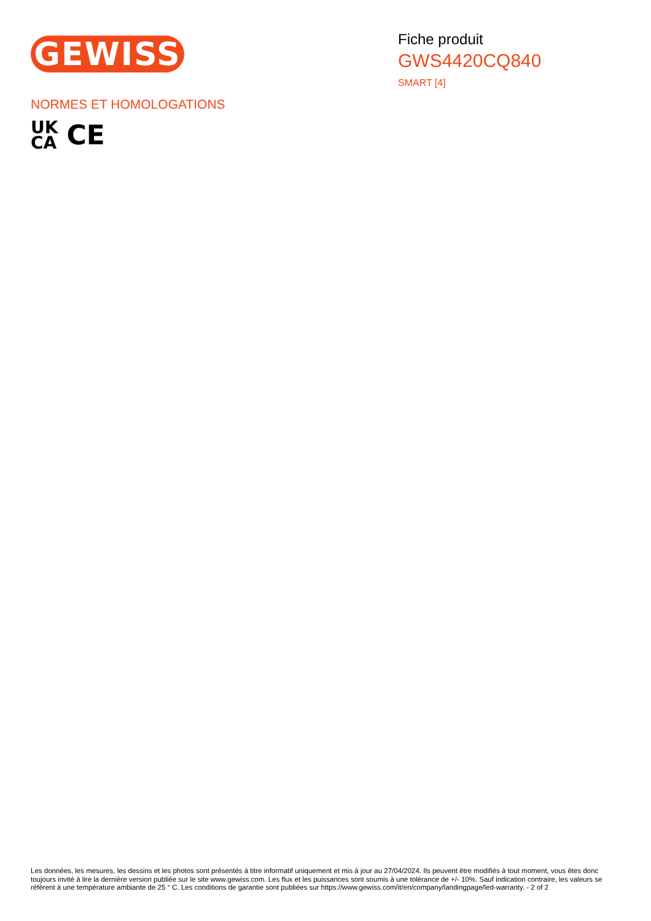GEWISS
Fiche produit
GWS4420CQ840
SMART [4]
NORMES ET HOMOLOGATIONS
UK
CA
CE
Les données, les mesures, les dessins et les photos sont présentés à titre informatif uniquement et mis à jour au 27/04/2024. Ils peuvent être modifiés à tout moment, vous êtes donc toujours invité à lire la dernière version publiée sur le site www.gewiss.com. Les flux et les puissances sont soumis à une tolérance de +/- 10%. Sauf indication contraire, les valeurs se réfèrent à une température ambiante de 25 ° C. Les conditions de garantie sont publiées sur https://www.gewiss.com/it/en/company/landingpage/led-warranty. - 2 of 2